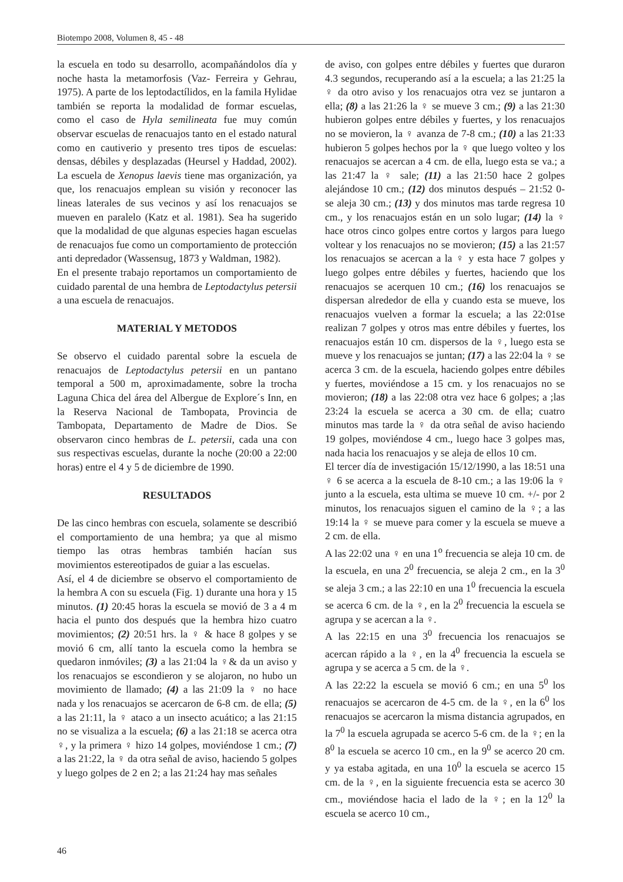Biotempo 2008, Volumen 8, 45 - 48
la escuela en todo su desarrollo, acompañándolos día y noche hasta la metamorfosis (Vaz- Ferreira y Gehrau, 1975). A parte de los leptodactílidos, en la famila Hylidae también se reporta la modalidad de formar escuelas, como el caso de Hyla semilineata fue muy común observar escuelas de renacuajos tanto en el estado natural como en cautiverio y presento tres tipos de escuelas: densas, débiles y desplazadas (Heursel y Haddad, 2002). La escuela de Xenopus laevis tiene mas organización, ya que, los renacuajos emplean su visión y reconocer las lineas laterales de sus vecinos y así los renacuajos se mueven en paralelo (Katz et al. 1981). Sea ha sugerido que la modalidad de que algunas especies hagan escuelas de renacuajos fue como un comportamiento de protección anti depredador (Wassensug, 1873 y Waldman, 1982).
En el presente trabajo reportamos un comportamiento de cuidado parental de una hembra de Leptodactylus petersii a una escuela de renacuajos.
MATERIAL Y METODOS
Se observo el cuidado parental sobre la escuela de renacuajos de Leptodactylus petersii en un pantano temporal a 500 m, aproximadamente, sobre la trocha Laguna Chica del área del Albergue de Explore´s Inn, en la Reserva Nacional de Tambopata, Provincia de Tambopata, Departamento de Madre de Dios. Se observaron cinco hembras de L. petersii, cada una con sus respectivas escuelas, durante la noche (20:00 a 22:00 horas) entre el 4 y 5 de diciembre de 1990.
RESULTADOS
De las cinco hembras con escuela, solamente se describió el comportamiento de una hembra; ya que al mismo tiempo las otras hembras también hacían sus movimientos estereotipados de guiar a las escuelas.
Así, el 4 de diciembre se observo el comportamiento de la hembra A con su escuela (Fig. 1) durante una hora y 15 minutos. (1) 20:45 horas la escuela se movió de 3 a 4 m hacia el punto dos después que la hembra hizo cuatro movimientos; (2) 20:51 hrs. la ♀ & hace 8 golpes y se movió 6 cm, allí tanto la escuela como la hembra se quedaron inmóviles; (3) a las 21:04 la ♀& da un aviso y los renacuajos se escondieron y se alojaron, no hubo un movimiento de llamado; (4) a las 21:09 la ♀ no hace nada y los renacuajos se acercaron de 6-8 cm. de ella; (5) a las 21:11, la ♀ ataco a un insecto acuático; a las 21:15 no se visualiza a la escuela; (6) a las 21:18 se acerca otra ♀, y la primera ♀ hizo 14 golpes, moviéndose 1 cm.; (7) a las 21:22, la ♀ da otra señal de aviso, haciendo 5 golpes y luego golpes de 2 en 2; a las 21:24 hay mas señales
de aviso, con golpes entre débiles y fuertes que duraron 4.3 segundos, recuperando así a la escuela; a las 21:25 la ♀ da otro aviso y los renacuajos otra vez se juntaron a ella; (8) a las 21:26 la ♀ se mueve 3 cm.; (9) a las 21:30 hubieron golpes entre débiles y fuertes, y los renacuajos no se movieron, la ♀ avanza de 7-8 cm.; (10) a las 21:33 hubieron 5 golpes hechos por la ♀ que luego volteo y los renacuajos se acercan a 4 cm. de ella, luego esta se va.; a las 21:47 la ♀ sale; (11) a las 21:50 hace 2 golpes alejándose 10 cm.; (12) dos minutos después – 21:52 0- se aleja 30 cm.; (13) y dos minutos mas tarde regresa 10 cm., y los renacuajos están en un solo lugar; (14) la ♀ hace otros cinco golpes entre cortos y largos para luego voltear y los renacuajos no se movieron; (15) a las 21:57 los renacuajos se acercan a la ♀ y esta hace 7 golpes y luego golpes entre débiles y fuertes, haciendo que los renacuajos se acerquen 10 cm.; (16) los renacuajos se dispersan alrededor de ella y cuando esta se mueve, los renacuajos vuelven a formar la escuela; a las 22:01se realizan 7 golpes y otros mas entre débiles y fuertes, los renacuajos están 10 cm. dispersos de la ♀, luego esta se mueve y los renacuajos se juntan; (17) a las 22:04 la ♀ se acerca 3 cm. de la escuela, haciendo golpes entre débiles y fuertes, moviéndose a 15 cm. y los renacuajos no se movieron; (18) a las 22:08 otra vez hace 6 golpes; a ;las 23:24 la escuela se acerca a 30 cm. de ella; cuatro minutos mas tarde la ♀ da otra señal de aviso haciendo 19 golpes, moviéndose 4 cm., luego hace 3 golpes mas, nada hacia los renacuajos y se aleja de ellos 10 cm.
El tercer día de investigación 15/12/1990, a las 18:51 una ♀ 6 se acerca a la escuela de 8-10 cm.; a las 19:06 la ♀ junto a la escuela, esta ultima se mueve 10 cm. +/- por 2 minutos, los renacuajos siguen el camino de la ♀; a las 19:14 la ♀ se mueve para comer y la escuela se mueve a 2 cm. de ella.
A las 22:02 una ♀ en una 1<sup>o</sup> frecuencia se aleja 10 cm. de la escuela, en una 2<sup>0</sup> frecuencia, se aleja 2 cm., en la 3<sup>0</sup> se aleja 3 cm.; a las 22:10 en una 1<sup>0</sup> frecuencia la escuela se acerca 6 cm. de la ♀, en la 2<sup>0</sup> frecuencia la escuela se agrupa y se acercan a la ♀.
A las 22:15 en una 3<sup>0</sup> frecuencia los renacuajos se acercan rápido a la ♀, en la 4<sup>0</sup> frecuencia la escuela se agrupa y se acerca a 5 cm. de la ♀.
A las 22:22 la escuela se movió 6 cm.; en una 5<sup>0</sup> los renacuajos se acercaron de 4-5 cm. de la ♀, en la 6<sup>0</sup> los renacuajos se acercaron la misma distancia agrupados, en la 7<sup>0</sup> la escuela agrupada se acerco 5-6 cm. de la ♀; en la 8<sup>0</sup> la escuela se acerco 10 cm., en la 9<sup>0</sup> se acerco 20 cm. y ya estaba agitada, en una 10<sup>0</sup> la escuela se acerco 15 cm. de la ♀, en la siguiente frecuencia esta se acerco 30 cm., moviéndose hacia el lado de la ♀; en la 12<sup>0</sup> la escuela se acerco 10 cm.,
46